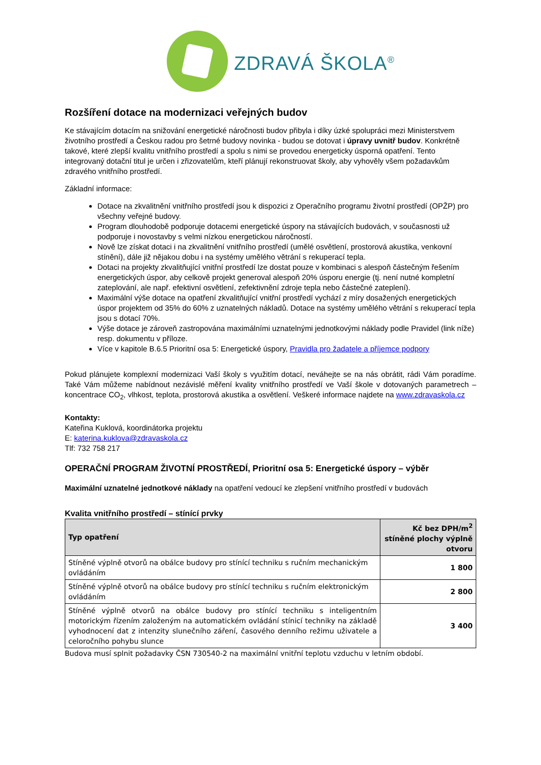ZDRAVÁ ŠKOLA<sup>®</sup>
Rozšíření dotace na modernizaci veřejných budov
Ke stávajícím dotacím na snižování energetické náročnosti budov přibyla i díky úzké spolupráci mezi Ministerstvem životního prostředí a Českou radou pro šetrné budovy novinka - budou se dotovat i úpravy uvnitř budov. Konkrétně takové, které zlepší kvalitu vnitřního prostředí a spolu s nimi se provedou energeticky úsporná opatření. Tento integrovaný dotační titul je určen i zřizovatelům, kteří plánují rekonstruovat školy, aby vyhověly všem požadavkům zdravého vnitřního prostředí.
Základní informace:
Dotace na zkvalitnění vnitřního prostředí jsou k dispozici z Operačního programu životní prostředí (OPŽP) pro všechny veřejné budovy.
Program dlouhodobě podporuje dotacemi energetické úspory na stávajících budovách, v současnosti už podporuje i novostavby s velmi nízkou energetickou náročností.
Nově lze získat dotaci i na zkvalitnění vnitřního prostředí (umělé osvětlení, prostorová akustika, venkovní stínění), dále již nějakou dobu i na systémy umělého větrání s rekuperací tepla.
Dotaci na projekty zkvalitňující vnitřní prostředí lze dostat pouze v kombinaci s alespoň částečným řešením energetických úspor, aby celkově projekt generoval alespoň 20% úsporu energie (tj. není nutné kompletní zateplování, ale např. efektivní osvětlení, zefektivnění zdroje tepla nebo částečné zateplení).
Maximální výše dotace na opatření zkvalitňující vnitřní prostředí vychází z míry dosažených energetických úspor projektem od 35% do 60% z uznatelných nákladů. Dotace na systémy umělého větrání s rekuperací tepla jsou s dotací 70%.
Výše dotace je zároveň zastropována maximálními uznatelnými jednotkovými náklady podle Pravidel (link níže) resp. dokumentu v příloze.
Více v kapitole B.6.5 Prioritní osa 5: Energetické úspory, Pravidla pro žadatele a příjemce podpory
Pokud plánujete komplexní modernizaci Vaší školy s využitím dotací, neváhejte se na nás obrátit, rádi Vám poradíme. Také Vám můžeme nabídnout nezávislé měření kvality vnitřního prostředí ve Vaší škole v dotovaných parametrech – koncentrace CO<sub>2</sub>, vlhkost, teplota, prostorová akustika a osvětlení. Veškeré informace najdete na www.zdravaskola.cz
Kontakty:
Kateřina Kuklová, koordinátorka projektu
E: katerina.kuklova@zdravaskola.cz
Tlf: 732 758 217
OPERAČNÍ PROGRAM ŽIVOTNÍ PROSTŘEDÍ, Prioritní osa 5: Energetické úspory – výběr
Maximální uznatelné jednotkové náklady na opatření vedoucí ke zlepšení vnitřního prostředí v budovách
Kvalita vnitřního prostředí – stínící prvky
| Typ opatření | Kč bez DPH/m<sup>2</sup> stíněné plochy výplně otvoru |
| --- | --- |
| Stíněné výplně otvorů na obálce budovy pro stínící techniku s ručním mechanickým ovládáním | 1 800 |
| Stíněné výplně otvorů na obálce budovy pro stínící techniku s ručním elektronickým ovládáním | 2 800 |
| Stíněné výplně otvorů na obálce budovy pro stínící techniku s inteligentním motorickým řízením založeným na automatickém ovládání stínicí techniky na základě vyhodnocení dat z intenzity slunečního záření, časového denního režimu uživatele a celoročního pohybu slunce | 3 400 |
Budova musí splnit požadavky ČSN 730540-2 na maximální vnitřní teplotu vzduchu v letním období.